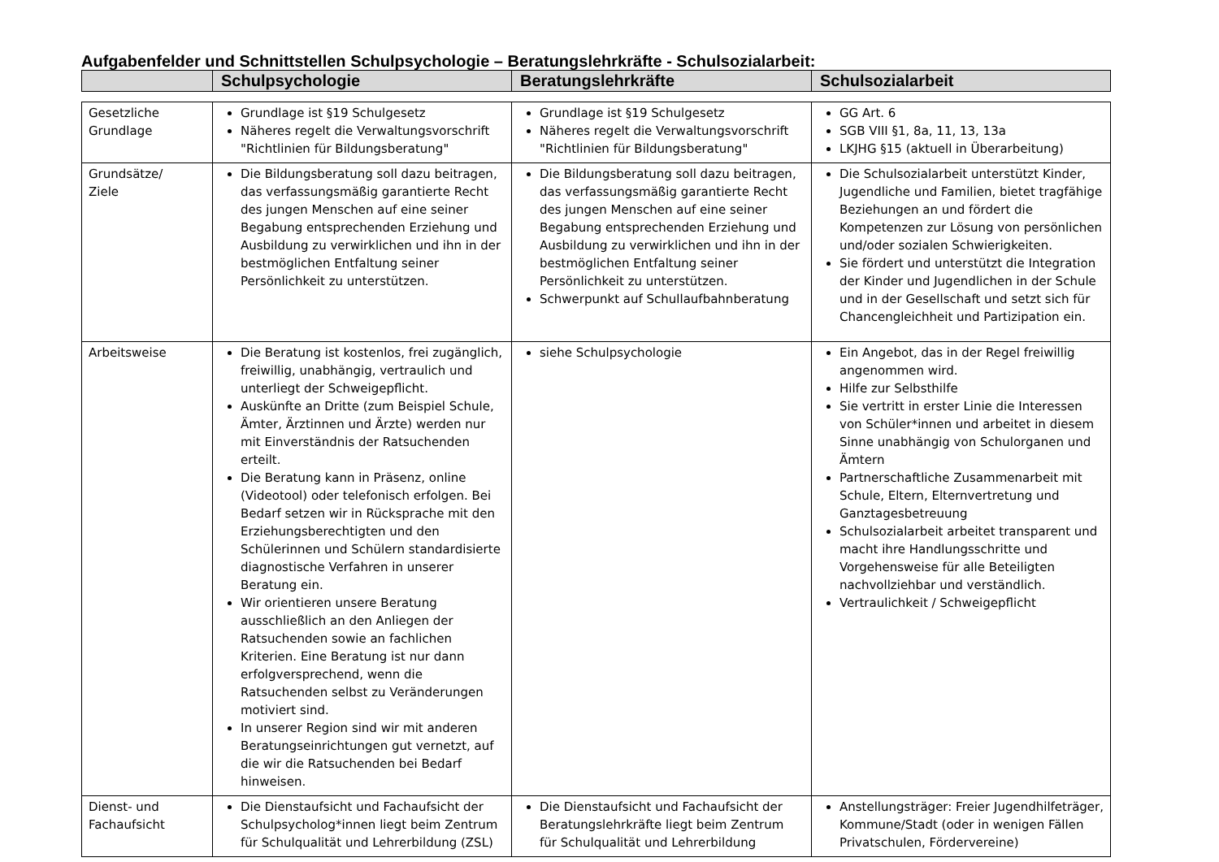Aufgabenfelder und Schnittstellen Schulpsychologie – Beratungslehrkräfte - Schulsozialarbeit:
| | Schulpsychologie | Beratungslehrkräfte | Schulsozialarbeit |
| --- | --- | --- | --- |
| Gesetzliche Grundlage | Grundlage ist §19 Schulgesetz Näheres regelt die Verwaltungsvorschrift "Richtlinien für Bildungsberatung" | Grundlage ist §19 Schulgesetz Näheres regelt die Verwaltungsvorschrift "Richtlinien für Bildungsberatung" | GG Art. 6 SGB VIII §1, 8a, 11, 13, 13a LKJHG §15 (aktuell in Überarbeitung) |
| Grundsätze/ Ziele | Die Bildungsberatung soll dazu beitragen, das verfassungsmäßig garantierte Recht des jungen Menschen auf eine seiner Begabung entsprechenden Erziehung und Ausbildung zu verwirklichen und ihn in der bestmöglichen Entfaltung seiner Persönlichkeit zu unterstützen. | Die Bildungsberatung soll dazu beitragen, das verfassungsmäßig garantierte Recht des jungen Menschen auf eine seiner Begabung entsprechenden Erziehung und Ausbildung zu verwirklichen und ihn in der bestmöglichen Entfaltung seiner Persönlichkeit zu unterstützen. Schwerpunkt auf Schullaufbahnberatung | Die Schulsozialarbeit unterstützt Kinder, Jugendliche und Familien, bietet tragfähige Beziehungen an und fördert die Kompetenzen zur Lösung von persönlichen und/oder sozialen Schwierigkeiten. Sie fördert und unterstützt die Integration der Kinder und Jugendlichen in der Schule und in der Gesellschaft und setzt sich für Chancengleichheit und Partizipation ein. |
| Arbeitsweise | Die Beratung ist kostenlos, frei zugänglich, freiwillig, unabhängig, vertraulich und unterliegt der Schweigepflicht. Auskünfte an Dritte (zum Beispiel Schule, Ämter, Ärztinnen und Ärzte) werden nur mit Einverständnis der Ratsuchenden erteilt. Die Beratung kann in Präsenz, online (Videotool) oder telefonisch erfolgen. Bei Bedarf setzen wir in Rücksprache mit den Erziehungsberechtigten und den Schülerinnen und Schülern standardisierte diagnostische Verfahren in unserer Beratung ein. Wir orientieren unsere Beratung ausschließlich an den Anliegen der Ratsuchenden sowie an fachlichen Kriterien. Eine Beratung ist nur dann erfolgversprechend, wenn die Ratsuchenden selbst zu Veränderungen motiviert sind. In unserer Region sind wir mit anderen Beratungseinrichtungen gut vernetzt, auf die wir die Ratsuchenden bei Bedarf hinweisen. | siehe Schulpsychologie | Ein Angebot, das in der Regel freiwillig angenommen wird. Hilfe zur Selbsthilfe Sie vertritt in erster Linie die Interessen von Schüler*innen und arbeitet in diesem Sinne unabhängig von Schulorganen und Ämtern Partnerschaftliche Zusammenarbeit mit Schule, Eltern, Elternvertretung und Ganztagesbetreuung Schulsozialarbeit arbeitet transparent und macht ihre Handlungsschritte und Vorgehensweise für alle Beteiligten nachvollziehbar und verständlich. Vertraulichkeit / Schweigepflicht |
| Dienst- und Fachaufsicht | Die Dienstaufsicht und Fachaufsicht der Schulpsycholog*innen liegt beim Zentrum für Schulqualität und Lehrerbildung (ZSL) | Die Dienstaufsicht und Fachaufsicht der Beratungslehrkräfte liegt beim Zentrum für Schulqualität und Lehrerbildung | Anstellungsträger: Freier Jugendhilfeträger, Kommune/Stadt (oder in wenigen Fällen Privatschulen, Fördervereine) |